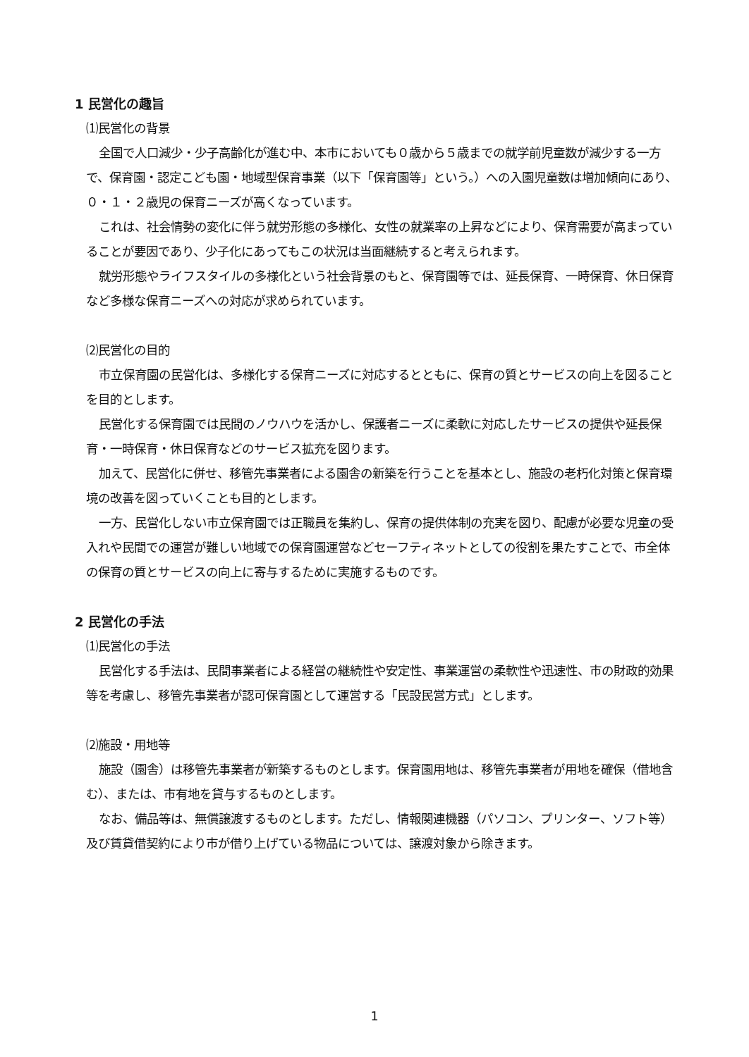1 民営化の趣旨
⑴民営化の背景
全国で人口減少・少子高齢化が進む中、本市においても０歳から５歳までの就学前児童数が減少する一方で、保育園・認定こども園・地域型保育事業（以下「保育園等」という。）への入園児童数は増加傾向にあり、０・１・２歳児の保育ニーズが高くなっています。
これは、社会情勢の変化に伴う就労形態の多様化、女性の就業率の上昇などにより、保育需要が高まっていることが要因であり、少子化にあってもこの状況は当面継続すると考えられます。
就労形態やライフスタイルの多様化という社会背景のもと、保育園等では、延長保育、一時保育、休日保育など多様な保育ニーズへの対応が求められています。
⑵民営化の目的
市立保育園の民営化は、多様化する保育ニーズに対応するとともに、保育の質とサービスの向上を図ることを目的とします。
民営化する保育園では民間のノウハウを活かし、保護者ニーズに柔軟に対応したサービスの提供や延長保育・一時保育・休日保育などのサービス拡充を図ります。
加えて、民営化に併せ、移管先事業者による園舎の新築を行うことを基本とし、施設の老朽化対策と保育環境の改善を図っていくことも目的とします。
一方、民営化しない市立保育園では正職員を集約し、保育の提供体制の充実を図り、配慮が必要な児童の受入れや民間での運営が難しい地域での保育園運営などセーフティネットとしての役割を果たすことで、市全体の保育の質とサービスの向上に寄与するために実施するものです。
2 民営化の手法
⑴民営化の手法
民営化する手法は、民間事業者による経営の継続性や安定性、事業運営の柔軟性や迅速性、市の財政的効果等を考慮し、移管先事業者が認可保育園として運営する「民設民営方式」とします。
⑵施設・用地等
施設（園舎）は移管先事業者が新築するものとします。保育園用地は、移管先事業者が用地を確保（借地含む）、または、市有地を貸与するものとします。
なお、備品等は、無償譲渡するものとします。ただし、情報関連機器（パソコン、プリンター、ソフト等）及び賃貸借契約により市が借り上げている物品については、譲渡対象から除きます。
1